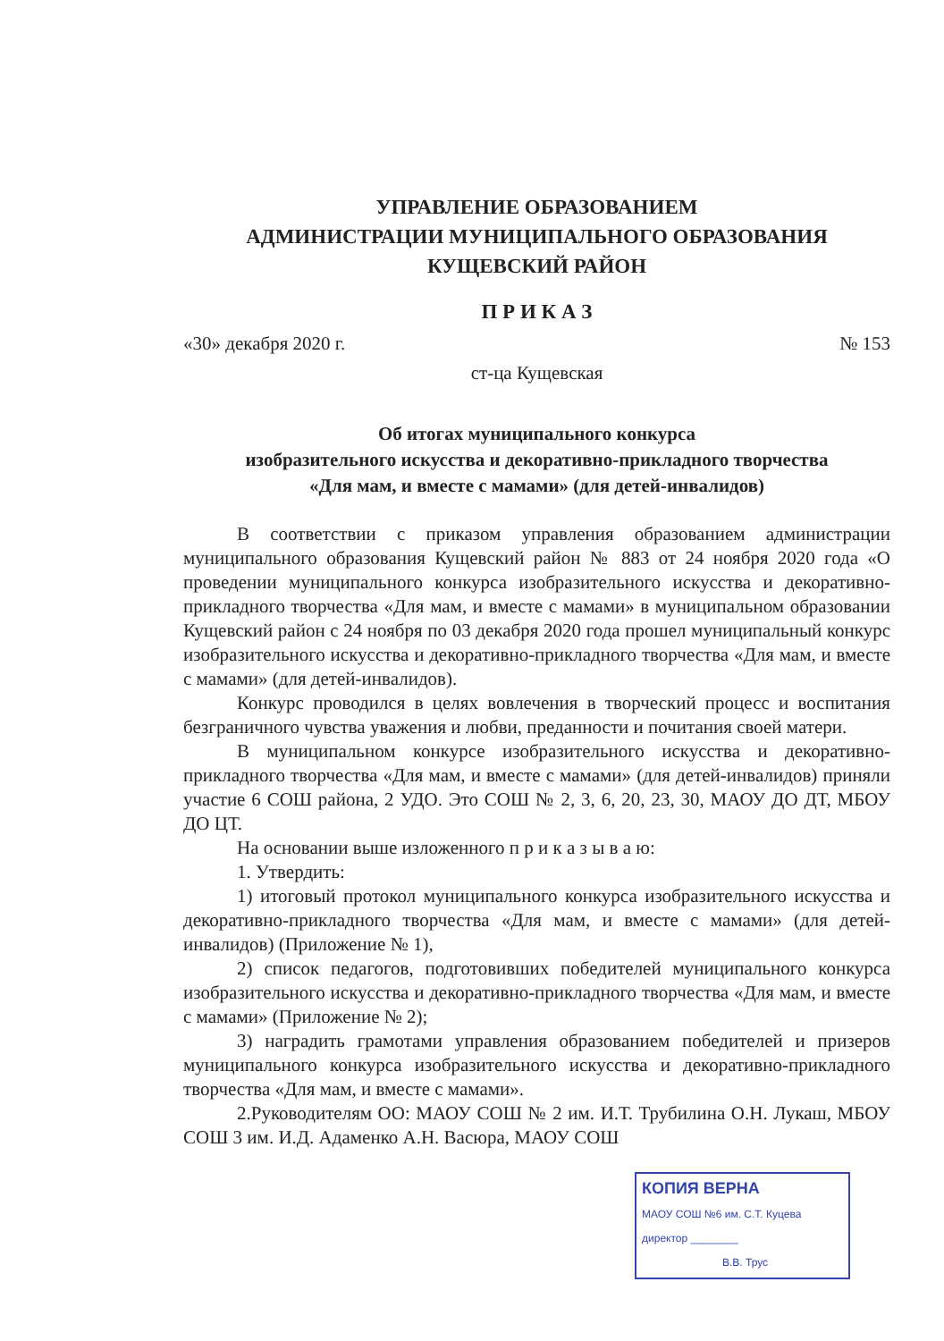УПРАВЛЕНИЕ ОБРАЗОВАНИЕМ
АДМИНИСТРАЦИИ МУНИЦИПАЛЬНОГО ОБРАЗОВАНИЯ
КУЩЕВСКИЙ РАЙОН
П Р И К А З
«30» декабря 2020 г. № 153
ст-ца Кущевская
Об итогах муниципального конкурса
изобразительного искусства и декоративно-прикладного творчества
«Для мам, и вместе с мамами» (для детей-инвалидов)
В соответствии с приказом управления образованием администрации муниципального образования Кущевский район № 883 от 24 ноября 2020 года «О проведении муниципального конкурса изобразительного искусства и декоративно-прикладного творчества «Для мам, и вместе с мамами» в муниципальном образовании Кущевский район с 24 ноября по 03 декабря 2020 года прошел муниципальный конкурс изобразительного искусства и декоративно-прикладного творчества «Для мам, и вместе с мамами» (для детей-инвалидов).
Конкурс проводился в целях вовлечения в творческий процесс и воспитания безграничного чувства уважения и любви, преданности и почитания своей матери.
В муниципальном конкурсе изобразительного искусства и декоративно-прикладного творчества «Для мам, и вместе с мамами» (для детей-инвалидов) приняли участие 6 СОШ района, 2 УДО. Это СОШ № 2, 3, 6, 20, 23, 30, МАОУ ДО ДТ, МБОУ ДО ЦТ.
На основании выше изложенного п р и к а з ы в а ю:
1. Утвердить:
1) итоговый протокол муниципального конкурса изобразительного искусства и декоративно-прикладного творчества «Для мам, и вместе с мамами» (для детей-инвалидов) (Приложение № 1),
2) список педагогов, подготовивших победителей муниципального конкурса изобразительного искусства и декоративно-прикладного творчества «Для мам, и вместе с мамами» (Приложение № 2);
3) наградить грамотами управления образованием победителей и призеров муниципального конкурса изобразительного искусства и декоративно-прикладного творчества «Для мам, и вместе с мамами».
2.Руководителям ОО: МАОУ СОШ № 2 им. И.Т. Трубилина О.Н. Лукаш, МБОУ СОШ 3 им. И.Д. Адаменко А.Н. Васюра, МАОУ СОШ
КОПИЯ ВЕРНА
МАОУ СОШ №6 им. С.Т. Куцева
директор ________
В.В. Трус